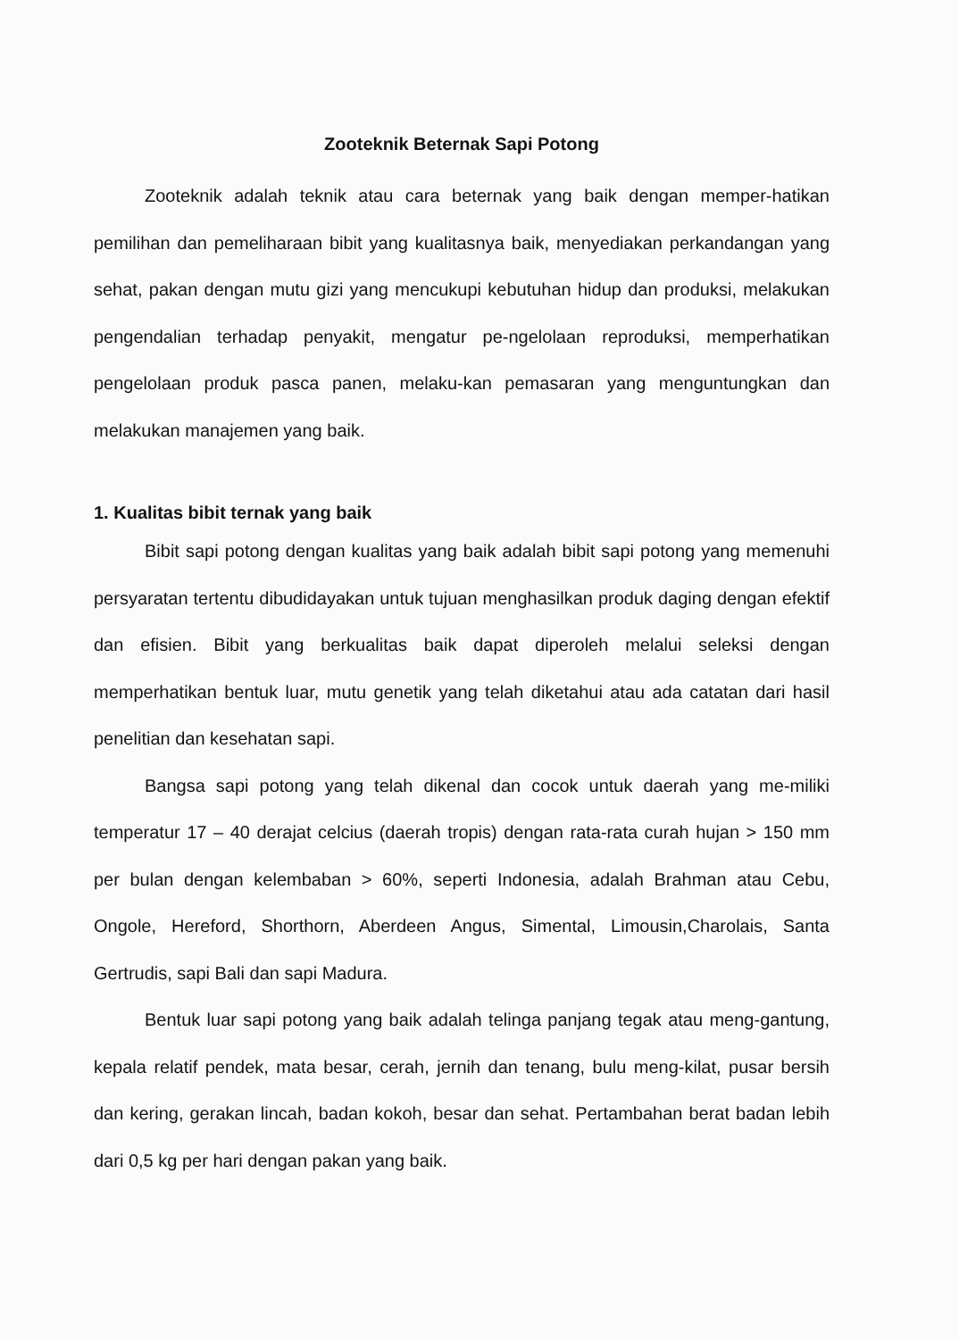Zooteknik Beternak Sapi Potong
Zooteknik adalah teknik atau cara beternak yang baik dengan memper-hatikan pemilihan dan pemeliharaan bibit yang kualitasnya baik, menyediakan perkandangan yang sehat, pakan dengan mutu gizi yang mencukupi kebutuhan hidup dan produksi, melakukan pengendalian terhadap penyakit, mengatur pe-ngelolaan reproduksi, memperhatikan pengelolaan produk pasca panen, melaku-kan pemasaran yang menguntungkan dan melakukan manajemen yang baik.
1. Kualitas bibit ternak yang baik
Bibit sapi potong dengan kualitas yang baik adalah bibit sapi potong yang memenuhi persyaratan tertentu dibudidayakan untuk tujuan menghasilkan produk daging dengan efektif dan efisien. Bibit yang berkualitas baik dapat diperoleh melalui seleksi dengan memperhatikan bentuk luar, mutu genetik yang telah diketahui atau ada catatan dari hasil penelitian dan kesehatan sapi.
Bangsa sapi potong yang telah dikenal dan cocok untuk daerah yang me-miliki temperatur 17 – 40 derajat celcius (daerah tropis) dengan rata-rata curah hujan > 150 mm per bulan dengan kelembaban > 60%, seperti Indonesia, adalah Brahman atau Cebu, Ongole, Hereford, Shorthorn, Aberdeen Angus, Simental, Limousin,Charolais, Santa Gertrudis, sapi Bali dan sapi Madura.
Bentuk luar sapi potong yang baik adalah telinga panjang tegak atau meng-gantung, kepala relatif pendek, mata besar, cerah, jernih dan tenang, bulu meng-kilat, pusar bersih dan kering, gerakan lincah, badan kokoh, besar dan sehat. Pertambahan berat badan lebih dari 0,5 kg per hari dengan pakan yang baik.